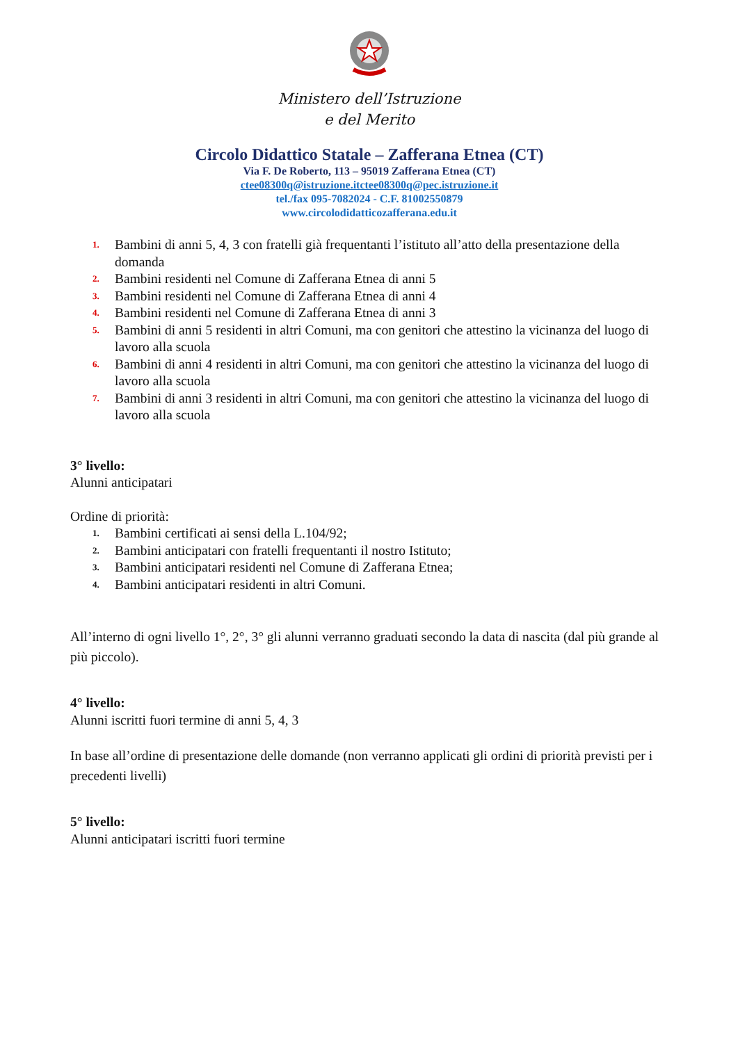Ministero dell’Istruzione
e del Merito
Circolo Didattico Statale – Zafferana Etnea (CT)
Via F. De Roberto, 113 – 95019 Zafferana Etnea (CT)
ctee08300q@istruzione.itctee08300q@pec.istruzione.it
tel./fax 095-7082024 - C.F. 81002550879
www.circolodidatticozafferana.edu.it
1. Bambini di anni 5, 4, 3 con fratelli già frequentanti l’istituto all’atto della presentazione della domanda
2. Bambini residenti nel Comune di Zafferana Etnea di anni 5
3. Bambini residenti nel Comune di Zafferana Etnea di anni 4
4. Bambini residenti nel Comune di Zafferana Etnea di anni 3
5. Bambini di anni 5 residenti in altri Comuni, ma con genitori che attestino la vicinanza del luogo di lavoro alla scuola
6. Bambini di anni 4 residenti in altri Comuni, ma con genitori che attestino la vicinanza del luogo di lavoro alla scuola
7. Bambini di anni 3 residenti in altri Comuni, ma con genitori che attestino la vicinanza del luogo di lavoro alla scuola
3° livello:
Alunni anticipatari
Ordine di priorità:
1. Bambini certificati ai sensi della L.104/92;
2. Bambini anticipatari con fratelli frequentanti il nostro Istituto;
3. Bambini anticipatari residenti nel Comune di Zafferana Etnea;
4. Bambini anticipatari residenti in altri Comuni.
All’interno di ogni livello 1°, 2°, 3° gli alunni verranno graduati secondo la data di nascita (dal più grande al più piccolo).
4° livello:
Alunni iscritti fuori termine di anni 5, 4, 3
In base all’ordine di presentazione delle domande (non verranno applicati gli ordini di priorità previsti per i precedenti livelli)
5° livello:
Alunni anticipatari iscritti fuori termine